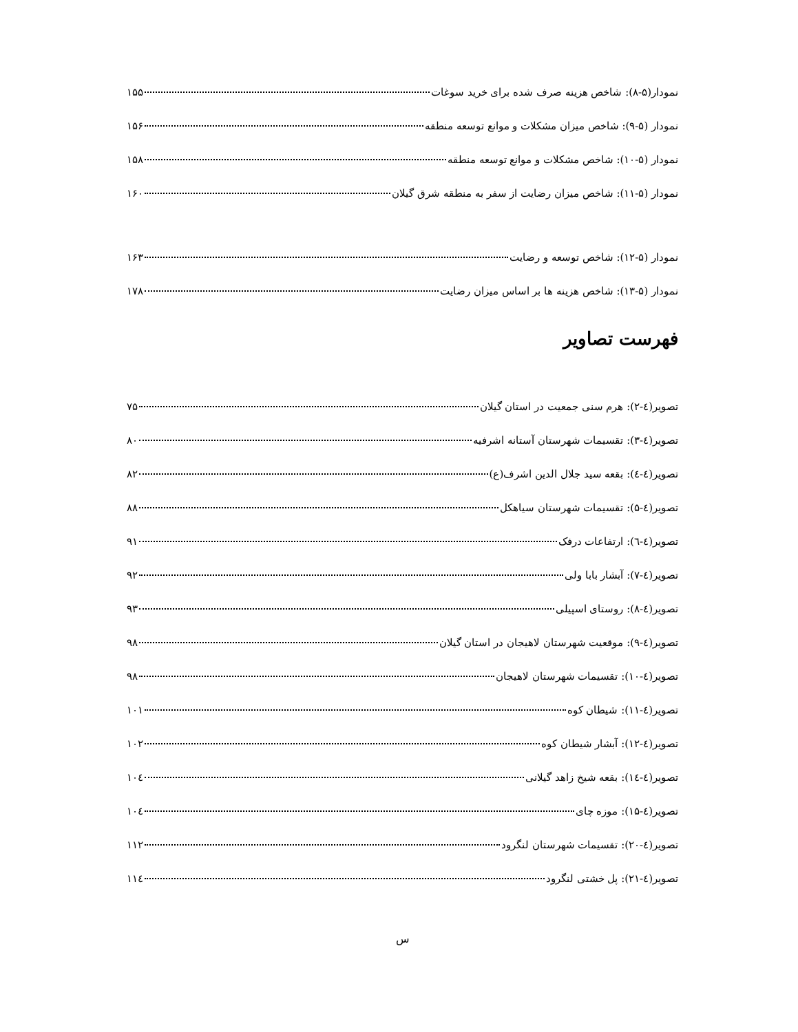نمودار(۵-۸): شاخص هزینه صرف شده برای خرید سوغات ۱۵۵
نمودار (۵-۹): شاخص میزان مشکلات و موانع توسعه منطقه ۱۵۶
نمودار (۵-۱۰): شاخص مشکلات و موانع توسعه منطقه ۱۵۸
نمودار (۵-۱۱): شاخص میزان رضایت از سفر به منطقه شرق گیلان ۱۶۰
نمودار (۵-۱۲): شاخص توسعه و رضایت ۱۶۳
نمودار (۵-۱۳): شاخص هزینه ها بر اساس میزان رضایت ۱۷۸
فهرست تصاویر
تصویر(٤-۲): هرم سنی جمعیت در استان گیلان ۷۵
تصویر(٤-۳): تقسیمات شهرستان آستانه اشرفیه ۸۰
تصویر(٤-٤): بقعه سید جلال الدین اشرف(ع) ۸۲
تصویر(٤-۵): تقسیمات شهرستان سیاهکل ۸۸
تصویر(٤-٦): ارتفاعات درفک ۹۱
تصویر(٤-۷): آبشار بابا ولی ۹۲
تصویر(٤-۸): روستای اسپیلی ۹۳
تصویر(٤-۹): موقعیت شهرستان لاهیجان در استان گیلان ۹۸
تصویر(٤-۱۰): تقسیمات شهرستان لاهیجان ۹۸
تصویر(٤-۱۱): شیطان کوه ۱۰۱
تصویر(٤-۱۲): آبشار شیطان کوه ۱۰۲
تصویر(٤-۱٤): بقعه شیخ زاهد گیلانی ۱۰٤
تصویر(٤-۱۵): موزه چای ۱۰٤
تصویر(٤-۲۰): تقسیمات شهرستان لنگرود ۱۱۲
تصویر(٤-۲۱): پل خشتی لنگرود ۱۱٤
س